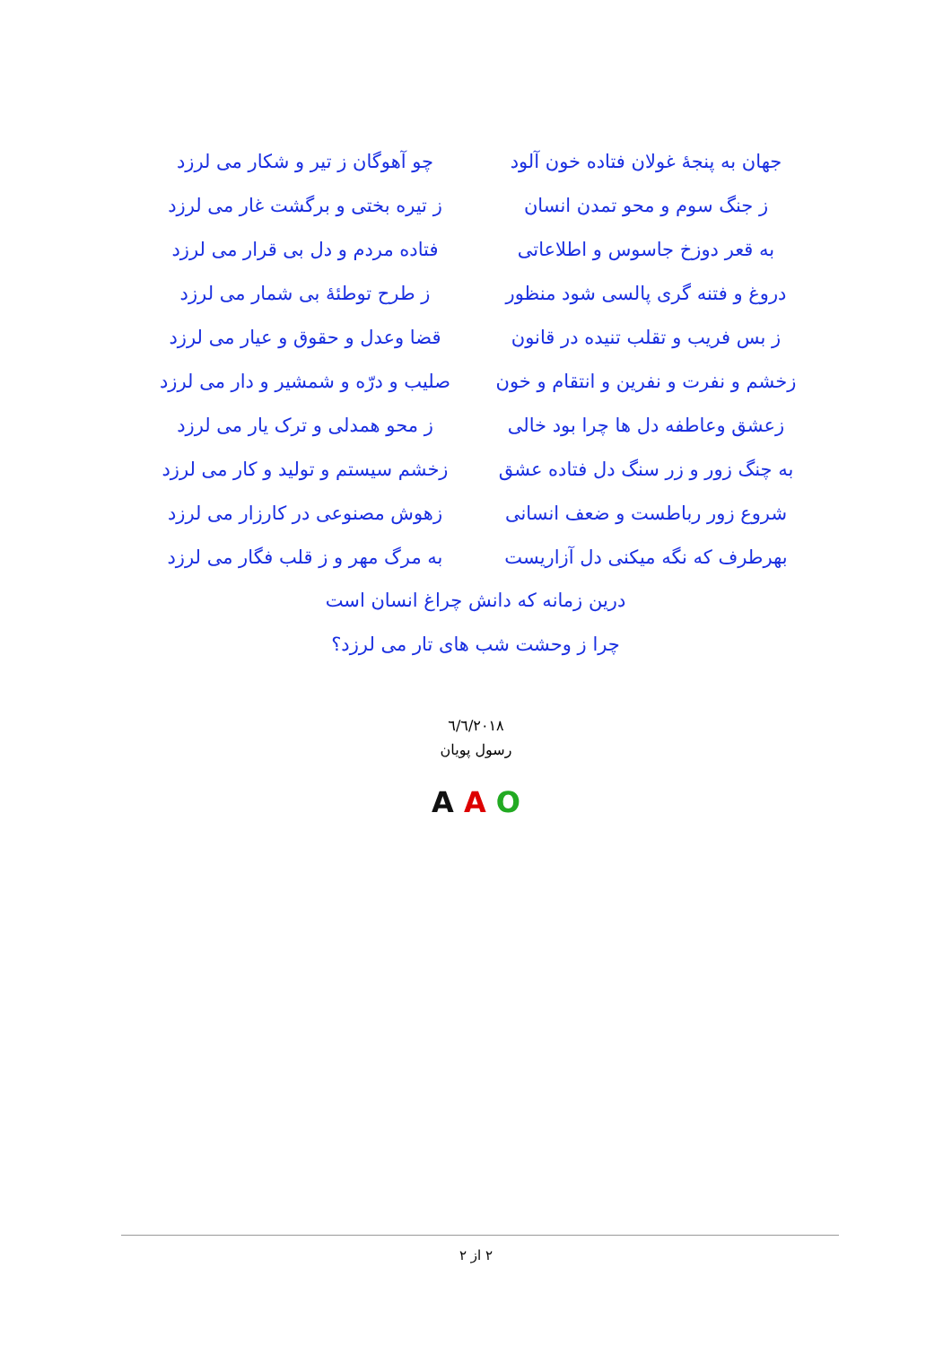جهان به پنجهٔ غولان فتاده خون آلود چو آهوگان ز تیر و شکار می لرزد
ز جنگ سوم و محو تمدن انسان ز تیره بختی و برگشت غار می لرزد
به قعر دوزخ جاسوس و اطلاعاتی فتاده مردم و دل بی قرار می لرزد
دروغ و فتنه گری پالسی شود منظور ز طرح توطئهٔ بی شمار می لرزد
ز بس فریب و تقلب تنیده در قانون قضا وعدل و حقوق و عیار می لرزد
زخشم و نفرت و نفرین و انتقام و خون صلیب و درّه و شمشیر و دار می لرزد
زعشق وعاطفه دل ها چرا بود خالی ز محو همدلی و ترک یار می لرزد
به چنگ زور و زر سنگ دل فتاده عشق زخشم سیستم و تولید و کار می لرزد
شروع زور رباطست و ضعف انسانی زهوش مصنوعی در کارزار می لرزد
بهرطرف که نگه میکنی دل آزاریست به مرگ مهر و ز قلب فگار می لرزد
درین زمانه که دانش چراغ انسان است
چرا ز وحشت شب های تار می لرزد؟
٦/٦/٢٠١٨
رسول پویان
A A O
٢ از ٢